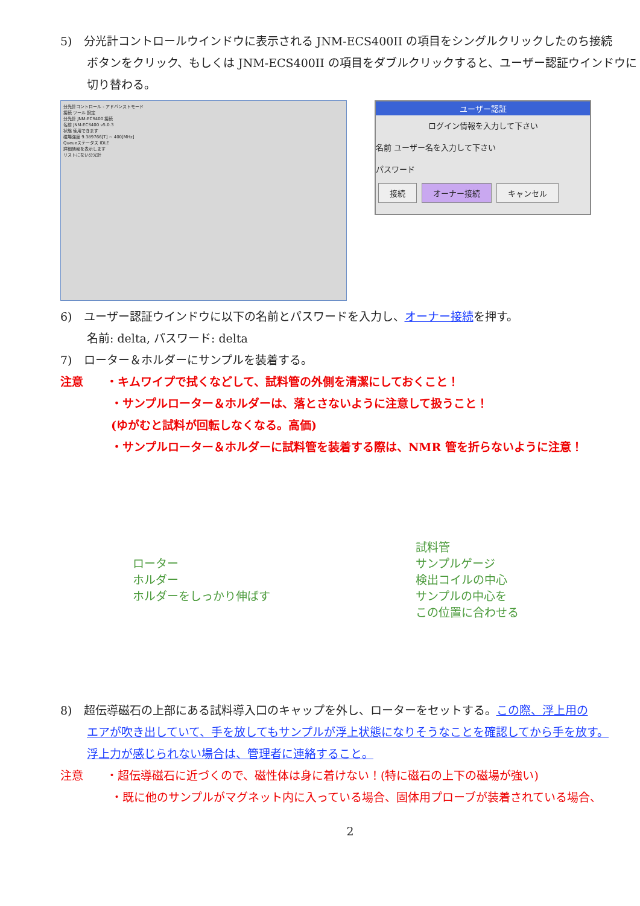5)　分光計コントロールウインドウに表示される JNM-ECS400II の項目をシングルクリックしたのち接続
ボタンをクリック、もしくは JNM-ECS400II の項目をダブルクリックすると、ユーザー認証ウインドウに
切り替わる。
分光計コントロール - アドバンストモード
接続 ツール 設定
分光計 JNM-ECS400 接続
名前 JNM-ECS400 v5.0.3
状態 使用できます
磁場強度 9.389766[T] ~ 400[MHz]
Queueステータス IDLE
詳細情報を表示します
リストにない分光計
ユーザー認証
ログイン情報を入力して下さい
名前 ユーザー名を入力して下さい
パスワード
接続 オーナー接続 キャンセル
6)　ユーザー認証ウインドウに以下の名前とパスワードを入力し、オーナー接続を押す。
名前: delta, パスワード: delta
7)　ローター＆ホルダーにサンプルを装着する。
注意　　・キムワイプで拭くなどして、試料管の外側を清潔にしておくこと！
・サンプルローター＆ホルダーは、落とさないように注意して扱うこと！
(ゆがむと試料が回転しなくなる。高価)
・サンプルローター＆ホルダーに試料管を装着する際は、NMR 管を折らないように注意！
ローター
ホルダー
ホルダーをしっかり伸ばす
試料管
サンプルゲージ
検出コイルの中心
サンプルの中心を
この位置に合わせる
8)　超伝導磁石の上部にある試料導入口のキャップを外し、ローターをセットする。この際、浮上用の
エアが吹き出していて、手を放してもサンプルが浮上状態になりそうなことを確認してから手を放す。
浮上力が感じられない場合は、管理者に連絡すること。
注意　　・超伝導磁石に近づくので、磁性体は身に着けない！(特に磁石の上下の磁場が強い)
・既に他のサンプルがマグネット内に入っている場合、固体用プローブが装着されている場合、
2